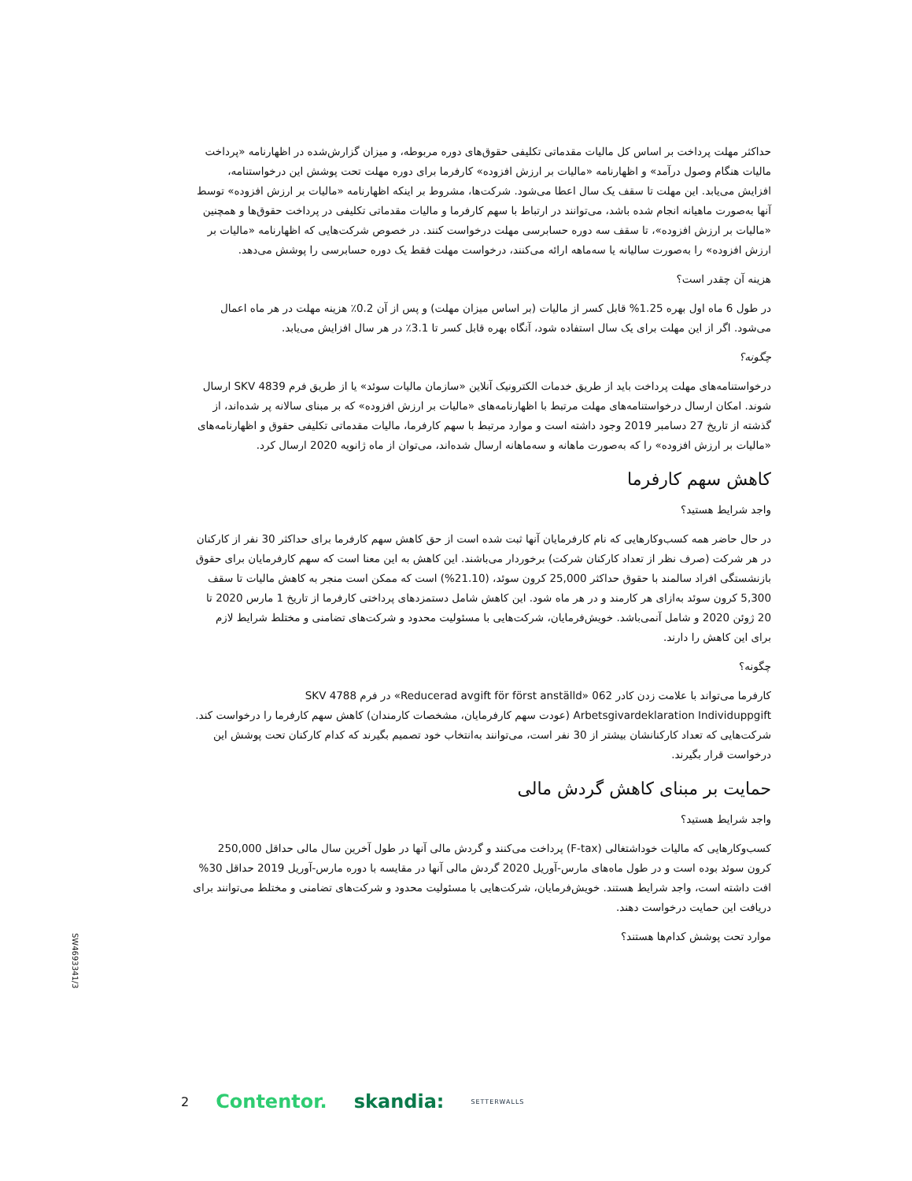حداکثر مهلت پرداخت بر اساس کل مالیات مقدماتی تکلیفی حقوق‌های دوره مربوطه، و میزان گزارش‌شده در اظهارنامه «پرداخت مالیات هنگام وصول درآمد» و اظهارنامه «مالیات بر ارزش افزوده» کارفرما برای دوره مهلت تحت پوشش این درخواستنامه، افزایش می‌یابد. این مهلت تا سقف یک سال اعطا می‌شود. شرکت‌ها، مشروط بر اینکه اظهارنامه «مالیات بر ارزش افزوده» توسط آنها به‌صورت ماهیانه انجام شده باشد، می‌توانند در ارتباط با سهم کارفرما و مالیات مقدماتی تکلیفی در پرداخت حقوق‌ها و همچنین «مالیات بر ارزش افزوده»، تا سقف سه دوره حسابرسی مهلت درخواست کنند. در خصوص شرکت‌هایی که اظهارنامه «مالیات بر ارزش افزوده» را به‌صورت سالیانه یا سه‌ماهه ارائه می‌کنند، درخواست مهلت فقط یک دوره حسابرسی را پوشش می‌دهد.
هزینه آن چقدر است؟
در طول 6 ماه اول بهره 1.25% قابل کسر از مالیات (بر اساس میزان مهلت) و پس از آن 0.2٪ هزینه مهلت در هر ماه اعمال می‌شود. اگر از این مهلت برای یک سال استفاده شود، آنگاه بهره قابل کسر تا 3.1٪ در هر سال افزایش می‌یابد.
چگونه؟
درخواستنامه‌های مهلت پرداخت باید از طریق خدمات الکترونیک آنلاین «سازمان مالیات سوئد» یا از طریق فرم SKV 4839 ارسال شوند. امکان ارسال درخواستنامه‌های مهلت مرتبط با اظهارنامه‌های «مالیات بر ارزش افزوده» که بر مبنای سالانه پر شده‌اند، از گذشته از تاریخ 27 دسامبر 2019 وجود داشته است و موارد مرتبط با سهم کارفرما، مالیات مقدماتی تکلیفی حقوق و اظهارنامه‌های «مالیات بر ارزش افزوده» را که به‌صورت ماهانه و سه‌ماهانه ارسال شده‌اند، می‌توان از ماه ژانویه 2020 ارسال کرد.
کاهش سهم کارفرما
واجد شرایط هستید؟
در حال حاضر همه کسب‌وکارهایی که نام کارفرمایان آنها ثبت شده است از حق کاهش سهم کارفرما برای حداکثر 30 نفر از کارکنان در هر شرکت (صرف نظر از تعداد کارکنان شرکت) برخوردار می‌باشند. این کاهش به این معنا است که سهم کارفرمایان برای حقوق بازنشستگی افراد سالمند با حقوق حداکثر 25,000 کرون سوئد، (21.10%) است که ممکن است منجر به کاهش مالیات تا سقف 5,300 کرون سوئد به‌ازای هر کارمند و در هر ماه شود. این کاهش شامل دستمزدهای پرداختی کارفرما از تاریخ 1 مارس 2020 تا 20 ژوئن 2020 و شامل آنمی‌باشد. خویش‌فرمایان، شرکت‌هایی با مسئولیت محدود و شرکت‌های تضامنی و مختلط شرایط لازم برای این کاهش را دارند.
چگونه؟
کارفرما می‌تواند با علامت زدن کادر 062 «Reducerad avgift för först anställd» در فرم SKV 4788 Arbetsgivardeklaration Individuppgift (عودت سهم کارفرمایان، مشخصات کارمندان) کاهش سهم کارفرما را درخواست کند. شرکت‌هایی که تعداد کارکنانشان بیشتر از 30 نفر است، می‌توانند به‌انتخاب خود تصمیم بگیرند که کدام کارکنان تحت پوشش این درخواست قرار بگیرند.
حمایت بر مبنای کاهش گردش مالی
واجد شرایط هستید؟
کسب‌وکارهایی که مالیات خوداشتغالی (F-tax) پرداخت می‌کنند و گردش مالی آنها در طول آخرین سال مالی حداقل 250,000 کرون سوئد بوده است و در طول ماه‌های مارس-آوریل 2020 گردش مالی آنها در مقایسه با دوره مارس-آوریل 2019 حداقل 30% افت داشته است، واجد شرایط هستند. خویش‌فرمایان، شرکت‌هایی با مسئولیت محدود و شرکت‌های تضامنی و مختلط می‌توانند برای دریافت این حمایت درخواست دهند.
موارد تحت پوشش کدام‌ها هستند؟
SW4693341/3
2 Contentor. skandia: SETTERWALLS